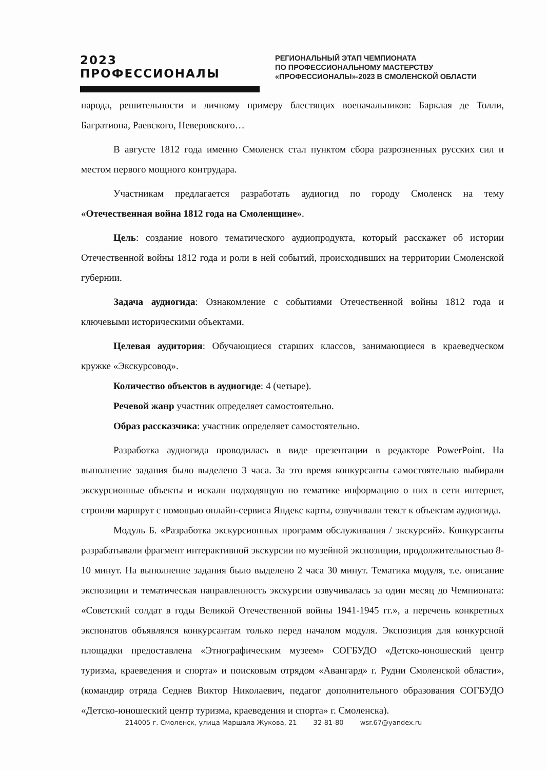2023 ПРОФЕССИОНАЛЫ
РЕГИОНАЛЬНЫЙ ЭТАП ЧЕМПИОНАТА
ПО ПРОФЕССИОНАЛЬНОМУ МАСТЕРСТВУ
«ПРОФЕССИОНАЛЫ»-2023 В СМОЛЕНСКОЙ ОБЛАСТИ
народа, решительности и личному примеру блестящих военачальников: Барклая де Толли, Багратиона, Раевского, Неверовского…
В августе 1812 года именно Смоленск стал пунктом сбора разрозненных русских сил и местом первого мощного контрудара.
Участникам предлагается разработать аудиогид по городу Смоленск на тему «Отечественная война 1812 года на Смоленщине».
Цель: создание нового тематического аудиопродукта, который расскажет об истории Отечественной войны 1812 года и роли в ней событий, происходивших на территории Смоленской губернии.
Задача аудиогида: Ознакомление с событиями Отечественной войны 1812 года и ключевыми историческими объектами.
Целевая аудитория: Обучающиеся старших классов, занимающиеся в краеведческом кружке «Экскурсовод».
Количество объектов в аудиогиде: 4 (четыре).
Речевой жанр участник определяет самостоятельно.
Образ рассказчика: участник определяет самостоятельно.
Разработка аудиогида проводилась в виде презентации в редакторе PowerPoint. На выполнение задания было выделено 3 часа. За это время конкурсанты самостоятельно выбирали экскурсионные объекты и искали подходящую по тематике информацию о них в сети интернет, строили маршрут с помощью онлайн-сервиса Яндекс карты, озвучивали текст к объектам аудиогида.
Модуль Б. «Разработка экскурсионных программ обслуживания / экскурсий». Конкурсанты разрабатывали фрагмент интерактивной экскурсии по музейной экспозиции, продолжительностью 8-10 минут. На выполнение задания было выделено 2 часа 30 минут. Тематика модуля, т.е. описание экспозиции и тематическая направленность экскурсии озвучивалась за один месяц до Чемпионата: «Советский солдат в годы Великой Отечественной войны 1941-1945 гг.», а перечень конкретных экспонатов объявлялся конкурсантам только перед началом модуля. Экспозиция для конкурсной площадки предоставлена «Этнографическим музеем» СОГБУДО «Детско-юношеский центр туризма, краеведения и спорта» и поисковым отрядом «Авангард» г. Рудни Смоленской области», (командир отряда Седнев Виктор Николаевич, педагог дополнительного образования СОГБУДО «Детско-юношеский центр туризма, краеведения и спорта» г. Смоленска).
214005 г. Смоленск, улица Маршала Жукова, 21 32-81-80 wsr.67@yandex.ru